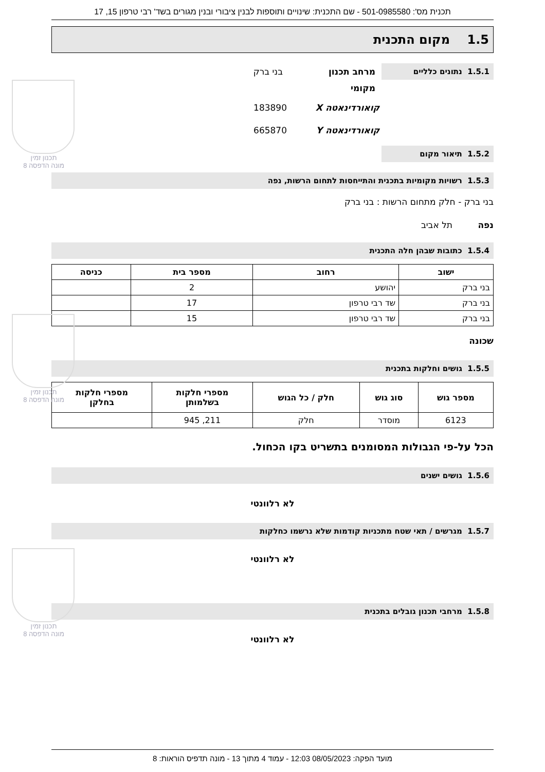תכנית מס': 501-0985580 - שם התכנית: שינויים ותוספות לבנין ציבורי ובנין מגורים בשד' רבי טרפון 15, 17
1.5 מקום התכנית
1.5.1 נתונים כלליים
מרחב תכנון מקומי
בני ברק
קואורדינאטה X 183890
קואורדינאטה Y 665870
1.5.2 תיאור מקום
1.5.3 רשויות מקומיות בתכנית והתייחסות לתחום הרשות, נפה
בני ברק - חלק מתחום הרשות : בני ברק
נפה תל אביב
1.5.4 כתובות שבהן חלה התכנית
| ישוב | רחוב | מספר בית | כניסה |
| --- | --- | --- | --- |
| בני ברק | יהושע | 2 | |
| בני ברק | שד רבי טרפון | 17 | |
| בני ברק | שד רבי טרפון | 15 | |
שכונה
1.5.5 גושים וחלקות בתכנית
| מספר גוש | סוג גוש | חלק / כל הגוש | מספרי חלקות בשלמותן | מספרי חלקות בחלקן |
| --- | --- | --- | --- | --- |
| 6123 | מוסדר | חלק | 211, 945 | |
הכל על-פי הגבולות המסומנים בתשריט בקו הכחול.
1.5.6 גושים ישנים
לא רלוונטי
1.5.7 מגרשים / תאי שטח מתכניות קודמות שלא נרשמו כחלקות
לא רלוונטי
1.5.8 מרחבי תכנון גובלים בתכנית
לא רלוונטי
תכנון זמין
מונה הדפסה 8
תכנון זמין
מונה הדפסה 8
תכנון זמין
מונה הדפסה 8
מועד הפקה: 08/05/2023 12:03 - עמוד 4 מתוך 13 - מונה תדפיס הוראות: 8